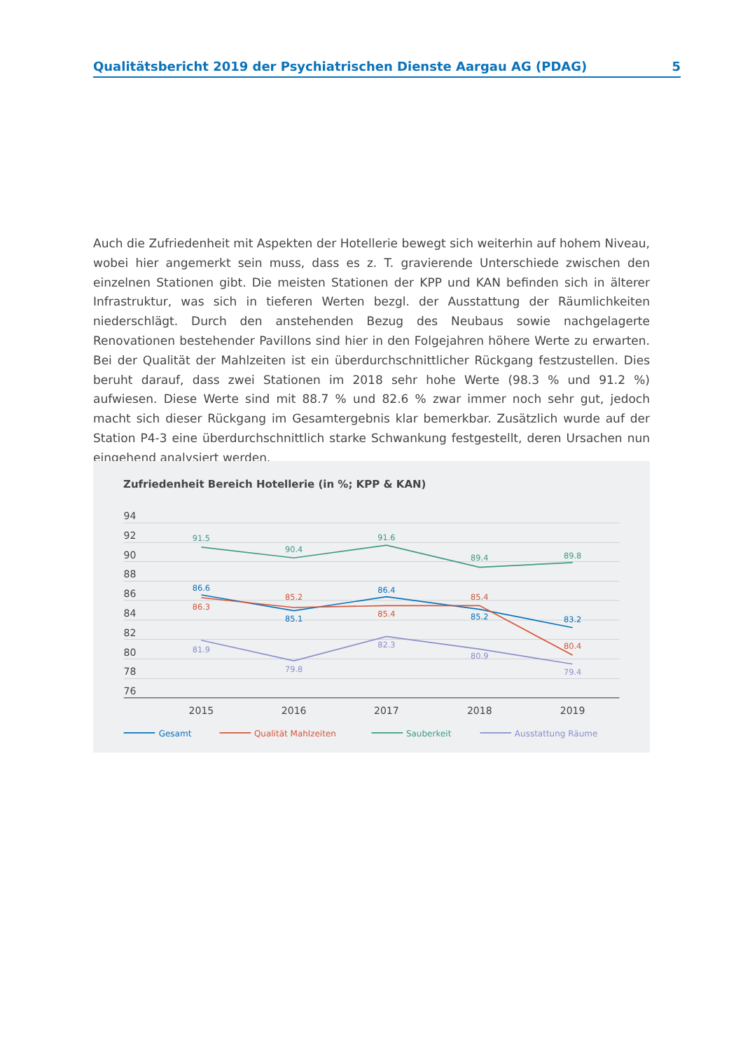Qualitätsbericht 2019 der Psychiatrischen Dienste Aargau AG (PDAG) 5
Auch die Zufriedenheit mit Aspekten der Hotellerie bewegt sich weiterhin auf hohem Niveau, wobei hier angemerkt sein muss, dass es z. T. gravierende Unterschiede zwischen den einzelnen Stationen gibt. Die meisten Stationen der KPP und KAN befinden sich in älterer Infrastruktur, was sich in tieferen Werten bezgl. der Ausstattung der Räumlichkeiten niederschlägt. Durch den anstehenden Bezug des Neubaus sowie nachgelagerte Renovationen bestehender Pavillons sind hier in den Folgejahren höhere Werte zu erwarten. Bei der Qualität der Mahlzeiten ist ein überdurchschnittlicher Rückgang festzustellen. Dies beruht darauf, dass zwei Stationen im 2018 sehr hohe Werte (98.3 % und 91.2 %) aufwiesen. Diese Werte sind mit 88.7 % und 82.6 % zwar immer noch sehr gut, jedoch macht sich dieser Rückgang im Gesamtergebnis klar bemerkbar. Zusätzlich wurde auf der Station P4-3 eine überdurchschnittlich starke Schwankung festgestellt, deren Ursachen nun eingehend analysiert werden.
Zufriedenheit Bereich Hotellerie (in %; KPP & KAN)
94
92
90
88
86
84
82
80
78
76
2015
2016
2017
2018
2019
91.5
90.4
91.6
89.4
89.8
86.6
85.1
86.4
85.2
83.2
86.3
85.2
85.4
85.4
80.4
81.9
79.8
82.3
80.9
79.4
Gesamt
Qualität Mahlzeiten
Sauberkeit
Ausstattung Räume